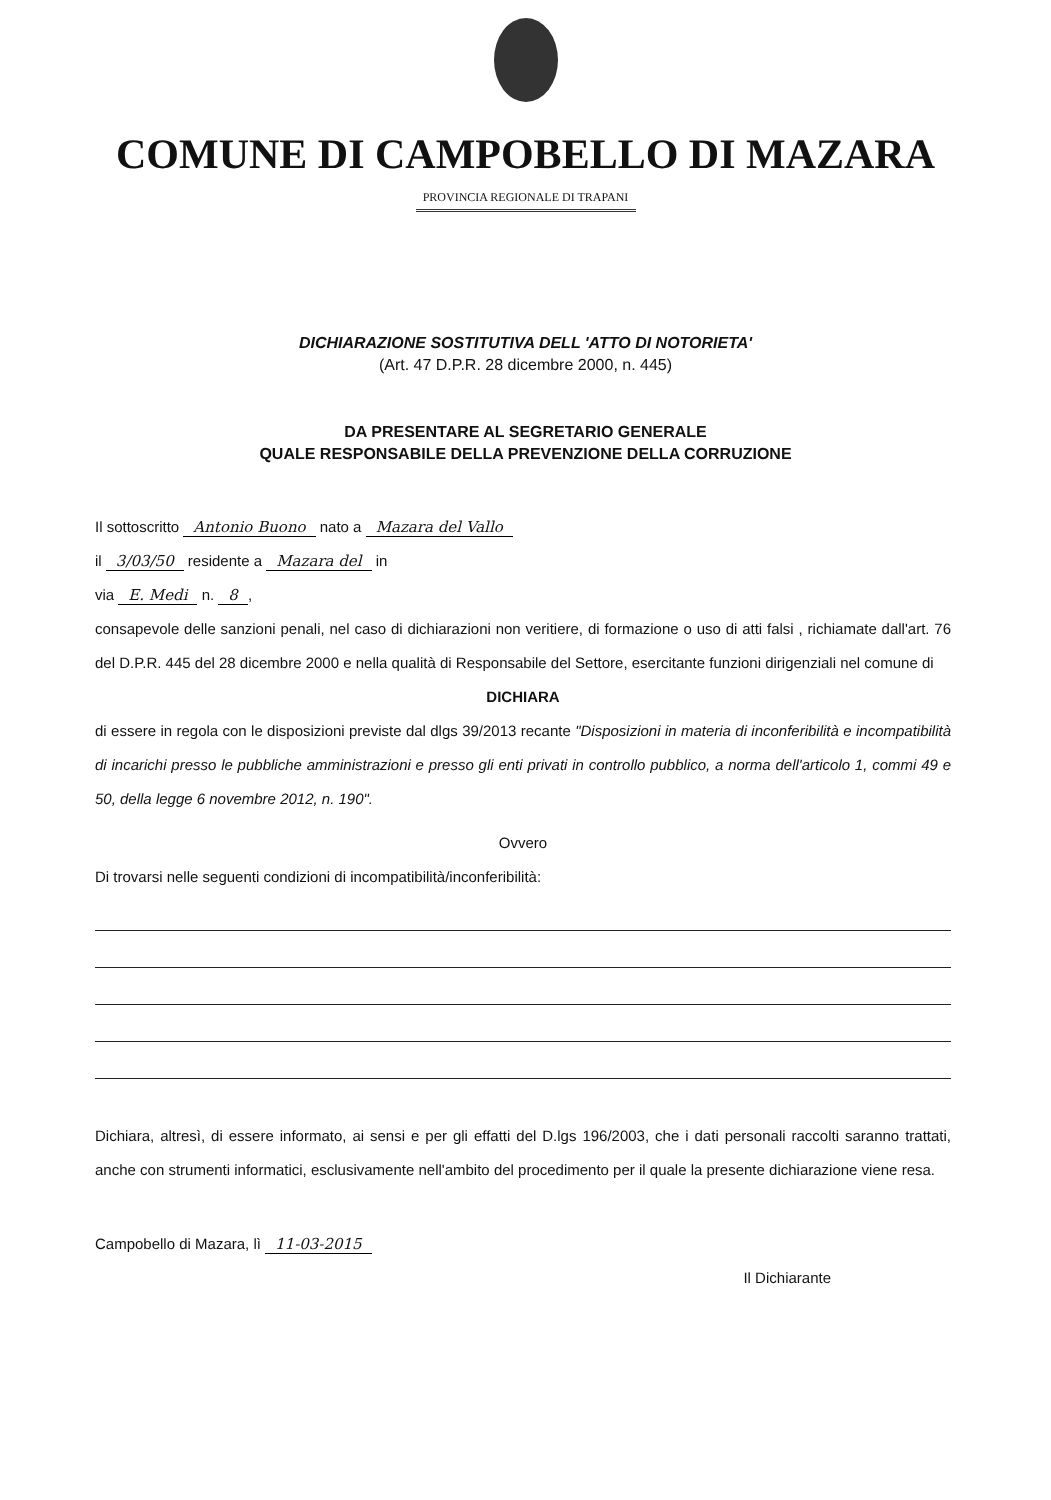COMUNE DI CAMPOBELLO DI MAZARA
PROVINCIA REGIONALE DI TRAPANI
DICHIARAZIONE SOSTITUTIVA DELL 'ATTO DI NOTORIETA'
(Art. 47 D.P.R. 28 dicembre 2000, n. 445)
DA PRESENTARE AL SEGRETARIO GENERALE
QUALE RESPONSABILE DELLA PREVENZIONE DELLA CORRUZIONE
Il sottoscritto Antonio Buono nato a Mazara del Vallo
il 3/03/50 residente a Mazara del in
via E. Medi n. 8,
consapevole delle sanzioni penali, nel caso di dichiarazioni non veritiere, di formazione o uso di atti falsi , richiamate dall'art. 76 del D.P.R. 445 del 28 dicembre 2000 e nella qualità di Responsabile del Settore, esercitante funzioni dirigenziali nel comune di
DICHIARA
di essere in regola con le disposizioni previste dal dlgs 39/2013 recante "Disposizioni in materia di inconferibilità e incompatibilità di incarichi presso le pubbliche amministrazioni e presso gli enti privati in controllo pubblico, a norma dell'articolo 1, commi 49 e 50, della legge 6 novembre 2012, n. 190".
Ovvero
Di trovarsi nelle seguenti condizioni di incompatibilità/inconferibilità:
Dichiara, altresì, di essere informato, ai sensi e per gli effatti del D.lgs 196/2003, che i dati personali raccolti saranno trattati, anche con strumenti informatici, esclusivamente nell'ambito del procedimento per il quale la presente dichiarazione viene resa.
Campobello di Mazara, lì 11-03-2015
Il Dichiarante